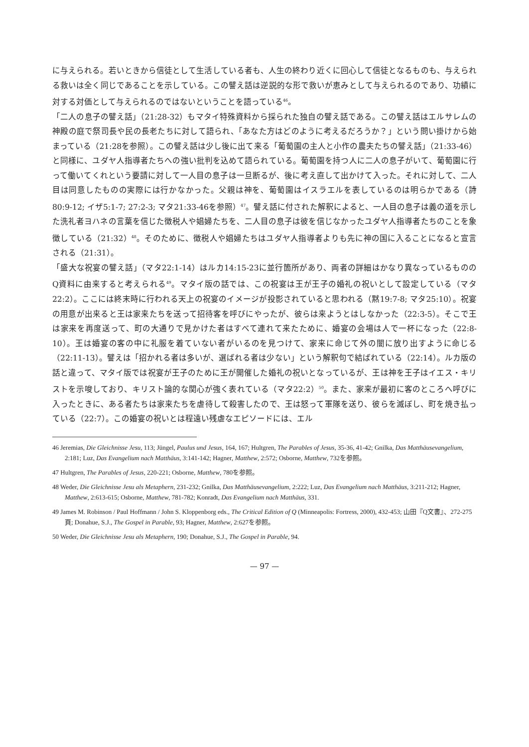に与えられる。若いときから信徒として生活している者も、人生の終わり近くに回心して信徒となるものも、与えられる救いは全く同じであることを示している。この譬え話は逆説的な形で救いが恵みとして与えられるのであり、功績に対する対価として与えられるのではないということを語っている<sup>46</sup>。
「二人の息子の譬え話」（21:28-32）もマタイ特殊資料から採られた独自の譬え話である。この譬え話はエルサレムの神殿の庭で祭司長や民の長老たちに対して語られ、「あなた方はどのように考えるだろうか？」という問い掛けから始まっている（21:28を参照）。この譬え話は少し後に出て来る「葡萄園の主人と小作の農夫たちの譬え話」（21:33-46）と同様に、ユダヤ人指導者たちへの強い批判を込めて語られている。葡萄園を持つ人に二人の息子がいて、葡萄園に行って働いてくれという要請に対して一人目の息子は一旦断るが、後に考え直して出かけて入った。それに対して、二人目は同意したものの実際には行かなかった。父親は神を、葡萄園はイスラエルを表しているのは明らかである（詩80:9-12; イザ5:1-7; 27:2-3; マタ21:33-46を参照）<sup>47</sup>。譬え話に付された解釈によると、一人目の息子は義の道を示した洗礼者ヨハネの言葉を信じた徴税人や娼婦たちを、二人目の息子は彼を信じなかったユダヤ人指導者たちのことを象徴している（21:32）<sup>48</sup>。そのために、徴税人や娼婦たちはユダヤ人指導者よりも先に神の国に入ることになると宣言される（21:31）。
「盛大な祝宴の譬え話」（マタ22:1-14）はルカ14:15-23に並行箇所があり、両者の詳細はかなり異なっているもののQ資料に由来すると考えられる<sup>49</sup>。マタイ版の話では、この祝宴は王が王子の婚礼の祝いとして設定している（マタ22:2）。ここには終末時に行われる天上の祝宴のイメージが投影されていると思われる（黙19:7-8; マタ25:10）。祝宴の用意が出来ると王は家来たちを送って招待客を呼びにやったが、彼らは来ようとはしなかった（22:3-5）。そこで王は家来を再度送って、町の大通りで見かけた者はすべて連れて来たために、婚宴の会場は人で一杯になった（22:8-10）。王は婚宴の客の中に礼服を着ていない者がいるのを見つけて、家来に命じて外の闇に放り出すように命じる（22:11-13）。譬えは「招かれる者は多いが、選ばれる者は少ない」という解釈句で結ばれている（22:14）。ルカ版の話と違って、マタイ版では祝宴が王子のために王が開催した婚礼の祝いとなっているが、王は神を王子はイエス・キリストを示唆しており、キリスト論的な関心が強く表れている（マタ22:2）<sup>50</sup>。また、家来が最初に客のところへ呼びに入ったときに、ある者たちは家来たちを虐待して殺害したので、王は怒って軍隊を送り、彼らを滅ぼし、町を焼き払っている（22:7）。この婚宴の祝いとは程遠い残虐なエピソードには、エル
46 Jeremias, Die Gleichnisse Jesu, 113; Jüngel, Paulus und Jesus, 164, 167; Hultgren, The Parables of Jesus, 35-36, 41-42; Gnilka, Das Matthäusevangelium, 2:181; Luz, Das Evangelium nach Matthäus, 3:141-142; Hagner, Matthew, 2:572; Osborne, Matthew, 732を参照。
47 Hultgren, The Parables of Jesus, 220-221; Osborne, Matthew, 780を参照。
48 Weder, Die Gleichnisse Jesu als Metaphern, 231-232; Gnilka, Das Matthäusevangelium, 2:222; Luz, Das Evangelium nach Matthäus, 3:211-212; Hagner, Matthew, 2:613-615; Osborne, Matthew, 781-782; Konradt, Das Evangelium nach Matthäus, 331.
49 James M. Robinson / Paul Hoffmann / John S. Kloppenborg eds., The Critical Edition of Q (Minneapolis: Fortress, 2000), 432-453; 山田『Q文書』、272-275頁; Donahue, S.J., The Gospel in Parable, 93; Hagner, Matthew, 2:627を参照。
50 Weder, Die Gleichnisse Jesu als Metaphern, 190; Donahue, S.J., The Gospel in Parable, 94.
— 97 —